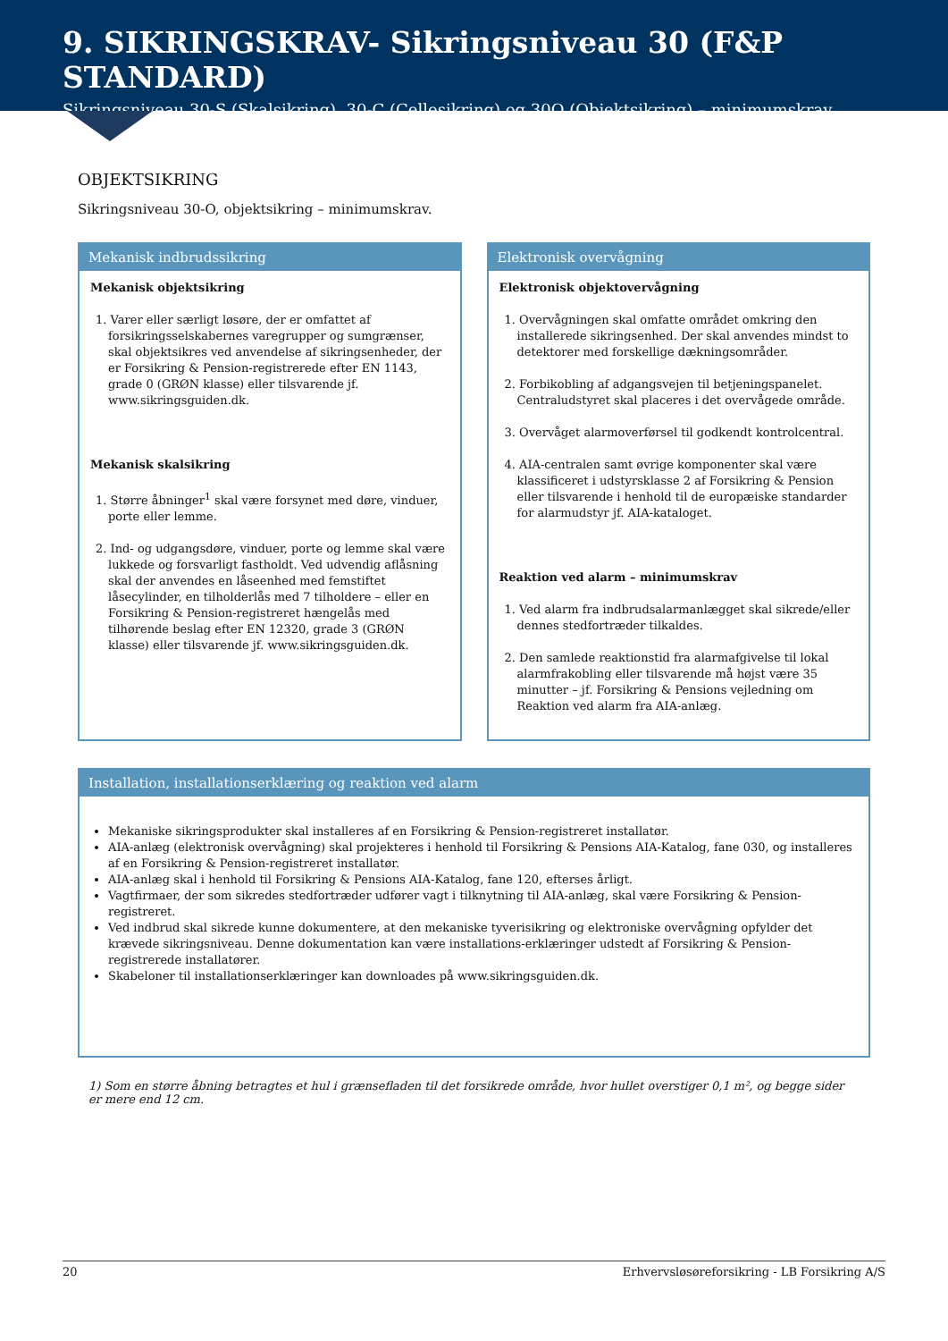9. SIKRINGSKRAV- Sikringsniveau 30 (F&P STANDARD)
Sikringsniveau 30-S (Skalsikring), 30-C (Cellesikring) og 30O (Objektsikring) – minimumskrav
OBJEKTSIKRING
Sikringsniveau 30-O, objektsikring – minimumskrav.
Mekanisk indbrudssikring
Mekanisk objektsikring
1. Varer eller særligt løsøre, der er omfattet af forsikringsselskabernes varegrupper og sumgrænser, skal objektsikres ved anvendelse af sikringsenheder, der er Forsikring & Pension-registrerede efter EN 1143, grade 0 (GRØN klasse) eller tilsvarende jf. www.sikringsguiden.dk.
Mekanisk skalsikring
1. Større åbninger<sup>1</sup> skal være forsynet med døre, vinduer, porte eller lemme.
2. Ind- og udgangsdøre, vinduer, porte og lemme skal være lukkede og forsvarligt fastholdt. Ved udvendig aflåsning skal der anvendes en låseenhed med femstiftet låsecylinder, en tilholderlås med 7 tilholdere – eller en Forsikring & Pension-registreret hængelås med tilhørende beslag efter EN 12320, grade 3 (GRØN klasse) eller tilsvarende jf. www.sikringsguiden.dk.
Elektronisk overvågning
Elektronisk objektovervågning
1. Overvågningen skal omfatte området omkring den installerede sikringsenhed. Der skal anvendes mindst to detektorer med forskellige dækningsområder.
2. Forbikobling af adgangsvejen til betjeningspanelet. Centraludstyret skal placeres i det overvågede område.
3. Overvåget alarmoverførsel til godkendt kontrolcentral.
4. AIA-centralen samt øvrige komponenter skal være klassificeret i udstyrsklasse 2 af Forsikring & Pension eller tilsvarende i henhold til de europæiske standarder for alarmudstyr jf. AIA-kataloget.
Reaktion ved alarm – minimumskrav
1. Ved alarm fra indbrudsalarmanlægget skal sikrede/eller dennes stedfortræder tilkaldes.
2. Den samlede reaktionstid fra alarmafgivelse til lokal alarmfrakobling eller tilsvarende må højst være 35 minutter – jf. Forsikring & Pensions vejledning om Reaktion ved alarm fra AIA-anlæg.
Installation, installationserklæring og reaktion ved alarm
Mekaniske sikringsprodukter skal installeres af en Forsikring & Pension-registreret installatør.
AIA-anlæg (elektronisk overvågning) skal projekteres i henhold til Forsikring & Pensions AIA-Katalog, fane 030, og installeres af en Forsikring & Pension-registreret installatør.
AIA-anlæg skal i henhold til Forsikring & Pensions AIA-Katalog, fane 120, efterses årligt.
Vagtfirmaer, der som sikredes stedfortræder udfører vagt i tilknytning til AIA-anlæg, skal være Forsikring & Pension-registreret.
Ved indbrud skal sikrede kunne dokumentere, at den mekaniske tyverisikring og elektroniske overvågning opfylder det krævede sikringsniveau. Denne dokumentation kan være installations-erklæringer udstedt af Forsikring & Pension-registrerede installatører.
Skabeloner til installationserklæringer kan downloades på www.sikringsguiden.dk.
1) Som en større åbning betragtes et hul i grænsefladen til det forsikrede område, hvor hullet overstiger 0,1 m², og begge sider er mere end 12 cm.
20 Erhvervsløsøreforsikring - LB Forsikring A/S